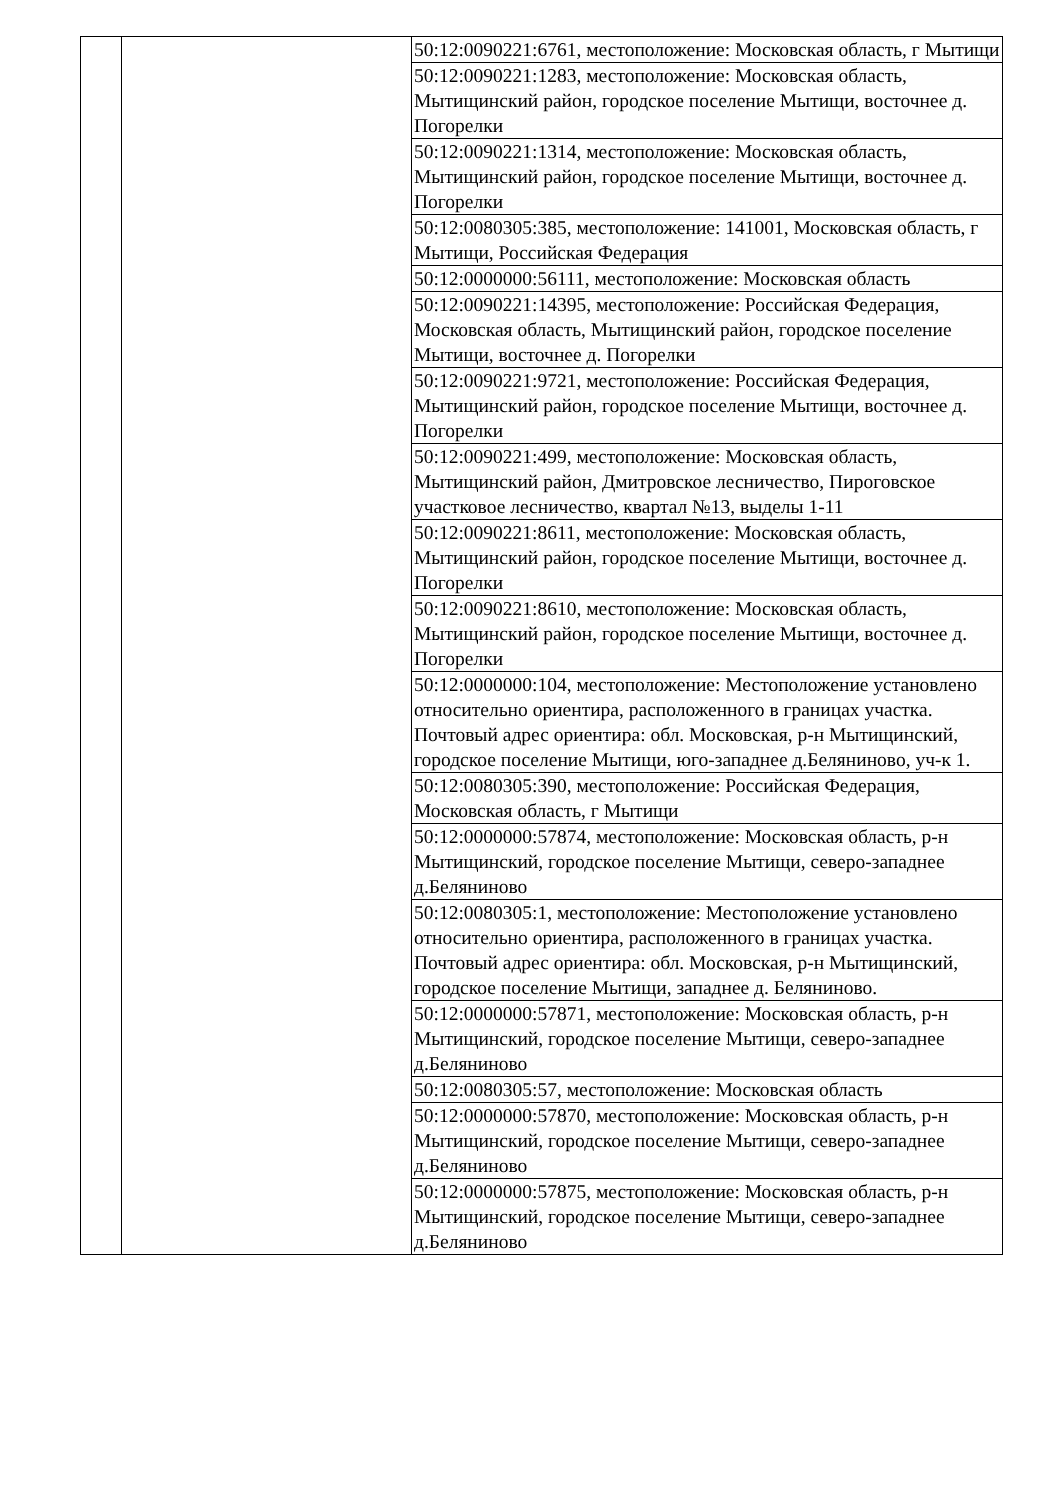| | | 50:12:0090221:6761, местоположение: Московская область, г Мытищи |
| | | 50:12:0090221:1283, местоположение: Московская область, Мытищинский район, городское поселение Мытищи, восточнее д. Погорелки |
| | | 50:12:0090221:1314, местоположение: Московская область, Мытищинский район, городское поселение Мытищи, восточнее д. Погорелки |
| | | 50:12:0080305:385, местоположение: 141001, Московская область, г Мытищи, Российская Федерация |
| | | 50:12:0000000:56111, местоположение: Московская область |
| | | 50:12:0090221:14395, местоположение: Российская Федерация, Московская область, Мытищинский район, городское поселение Мытищи, восточнее д. Погорелки |
| | | 50:12:0090221:9721, местоположение: Российская Федерация, Мытищинский район, городское поселение Мытищи, восточнее д. Погорелки |
| | | 50:12:0090221:499, местоположение: Московская область, Мытищинский район, Дмитровское лесничество, Пироговское участковое лесничество, квартал №13, выделы 1-11 |
| | | 50:12:0090221:8611, местоположение: Московская область, Мытищинский район, городское поселение Мытищи, восточнее д. Погорелки |
| | | 50:12:0090221:8610, местоположение: Московская область, Мытищинский район, городское поселение Мытищи, восточнее д. Погорелки |
| | | 50:12:0000000:104, местоположение: Местоположение установлено относительно ориентира, расположенного в границах участка. Почтовый адрес ориентира: обл. Московская, р-н Мытищинский, городское поселение Мытищи, юго-западнее д.Беляниново, уч-к 1. |
| | | 50:12:0080305:390, местоположение: Российская Федерация, Московская область, г Мытищи |
| | | 50:12:0000000:57874, местоположение: Московская область, р-н Мытищинский, городское поселение Мытищи, северо-западнее д.Беляниново |
| | | 50:12:0080305:1, местоположение: Местоположение установлено относительно ориентира, расположенного в границах участка. Почтовый адрес ориентира: обл. Московская, р-н Мытищинский, городское поселение Мытищи, западнее д. Беляниново. |
| | | 50:12:0000000:57871, местоположение: Московская область, р-н Мытищинский, городское поселение Мытищи, северо-западнее д.Беляниново |
| | | 50:12:0080305:57, местоположение: Московская область |
| | | 50:12:0000000:57870, местоположение: Московская область, р-н Мытищинский, городское поселение Мытищи, северо-западнее д.Беляниново |
| | | 50:12:0000000:57875, местоположение: Московская область, р-н Мытищинский, городское поселение Мытищи, северо-западнее д.Беляниново |